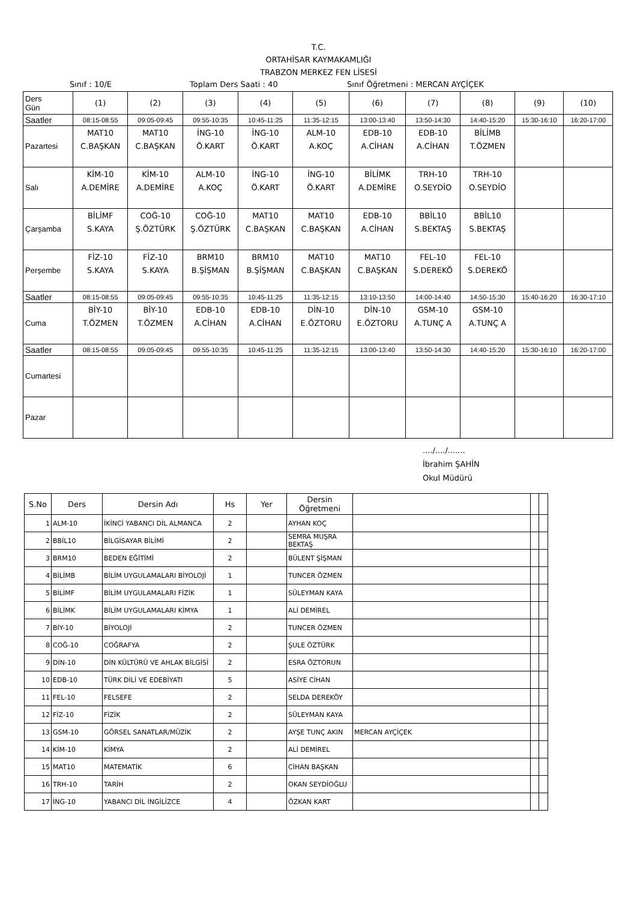T.C.
ORTAHİSAR KAYMAKAMLIĞI
TRABZON MERKEZ FEN LİSESİ
Sınıf : 10/E Toplam Ders Saati : 40 Sınıf Öğretmeni : MERCAN AYÇİÇEK
| Ders Gün | (1) | (2) | (3) | (4) | (5) | (6) | (7) | (8) | (9) | (10) |
| Saatler | 08:15-08:55 | 09:05-09:45 | 09:55-10:35 | 10:45-11:25 | 11:35-12:15 | 13:00-13:40 | 13:50-14:30 | 14:40-15:20 | 15:30-16:10 | 16:20-17:00 |
| Pazartesi | MAT10 C.BAŞKAN | MAT10 C.BAŞKAN | İNG-10 Ö.KART | İNG-10 Ö.KART | ALM-10 A.KOÇ | EDB-10 A.CİHAN | EDB-10 A.CİHAN | BİLİMB T.ÖZMEN | | |
| Salı | KİM-10 A.DEMİRE | KİM-10 A.DEMİRE | ALM-10 A.KOÇ | İNG-10 Ö.KART | İNG-10 Ö.KART | BİLİMK A.DEMİRE | TRH-10 O.SEYDİO | TRH-10 O.SEYDİO | | |
| Çarşamba | BİLİMF S.KAYA | COĞ-10 Ş.ÖZTÜRK | COĞ-10 Ş.ÖZTÜRK | MAT10 C.BAŞKAN | MAT10 C.BAŞKAN | EDB-10 A.CİHAN | BBİL10 S.BEKTAŞ | BBİL10 S.BEKTAŞ | | |
| Perşembe | FİZ-10 S.KAYA | FİZ-10 S.KAYA | BRM10 B.ŞİŞMAN | BRM10 B.ŞİŞMAN | MAT10 C.BAŞKAN | MAT10 C.BAŞKAN | FEL-10 S.DEREKÖ | FEL-10 S.DEREKÖ | | |
| Saatler | 08:15-08:55 | 09:05-09:45 | 09:55-10:35 | 10:45-11:25 | 11:35-12:15 | 13:10-13:50 | 14:00-14:40 | 14:50-15:30 | 15:40-16:20 | 16:30-17:10 |
| Cuma | BİY-10 T.ÖZMEN | BİY-10 T.ÖZMEN | EDB-10 A.CİHAN | EDB-10 A.CİHAN | DİN-10 E.ÖZTORU | DİN-10 E.ÖZTORU | GSM-10 A.TUNÇ A | GSM-10 A.TUNÇ A | | |
| Saatler | 08:15-08:55 | 09:05-09:45 | 09:55-10:35 | 10:45-11:25 | 11:35-12:15 | 13:00-13:40 | 13:50-14:30 | 14:40-15:20 | 15:30-16:10 | 16:20-17:00 |
| Cumartesi | | | | | | | | | | |
| Pazar | | | | | | | | | | |
..../..../.......
İbrahim ŞAHİN
Okul Müdürü
| S.No | Ders | Dersin Adı | Hs | Yer | Dersin Öğretmeni | | | |
| --- | --- | --- | --- | --- | --- | --- | --- | --- |
| 1 | ALM-10 | İKİNCİ YABANCI DİL ALMANCA | 2 | | AYHAN KOÇ | | | |
| 2 | BBİL10 | BİLGİSAYAR BİLİMİ | 2 | | SEMRA MUŞRA BEKTAŞ | | | |
| 3 | BRM10 | BEDEN EĞİTİMİ | 2 | | BÜLENT ŞİŞMAN | | | |
| 4 | BİLİMB | BİLİM UYGULAMALARI BİYOLOJİ | 1 | | TUNCER ÖZMEN | | | |
| 5 | BİLİMF | BİLİM UYGULAMALARI FİZİK | 1 | | SÜLEYMAN KAYA | | | |
| 6 | BİLİMK | BİLİM UYGULAMALARI KİMYA | 1 | | ALİ DEMİREL | | | |
| 7 | BİY-10 | BİYOLOJİ | 2 | | TUNCER ÖZMEN | | | |
| 8 | COĞ-10 | COĞRAFYA | 2 | | ŞULE ÖZTÜRK | | | |
| 9 | DİN-10 | DİN KÜLTÜRÜ VE AHLAK BİLGİSİ | 2 | | ESRA ÖZTORUN | | | |
| 10 | EDB-10 | TÜRK DİLİ VE EDEBİYATI | 5 | | ASİYE CİHAN | | | |
| 11 | FEL-10 | FELSEFE | 2 | | SELDA DEREKÖY | | | |
| 12 | FİZ-10 | FİZİK | 2 | | SÜLEYMAN KAYA | | | |
| 13 | GSM-10 | GÖRSEL SANATLAR/MÜZİK | 2 | | AYŞE TUNÇ AKIN | MERCAN AYÇİÇEK | | |
| 14 | KİM-10 | KİMYA | 2 | | ALİ DEMİREL | | | |
| 15 | MAT10 | MATEMATİK | 6 | | CİHAN BAŞKAN | | | |
| 16 | TRH-10 | TARİH | 2 | | OKAN SEYDİOĞLU | | | |
| 17 | İNG-10 | YABANCI DİL İNGİLİZCE | 4 | | ÖZKAN KART | | | |